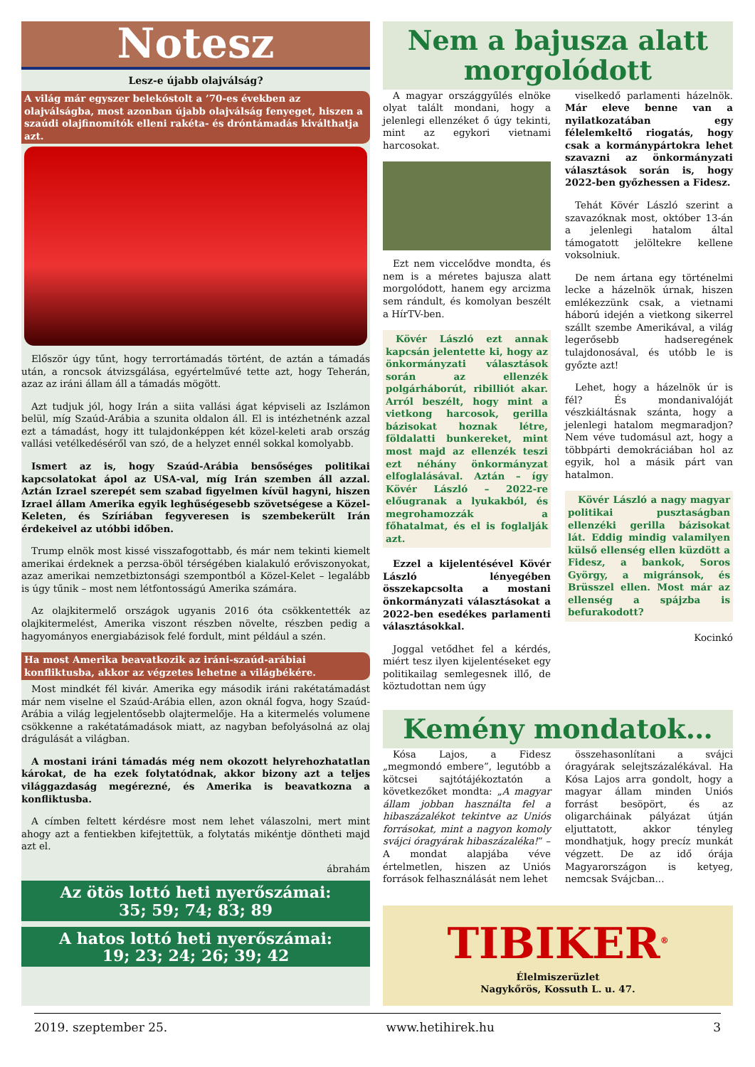Notesz
Lesz-e újabb olajválság?
A világ már egyszer belekóstolt a ’70-es években az olajválságba, most azonban újabb olajválság fenyeget, hiszen a szaúdi olajfinomítók elleni rakéta- és dróntámadás kiválthatja azt.
Először úgy tűnt, hogy terrortámadás történt, de aztán a támadás után, a roncsok átvizsgálása, egyértelművé tette azt, hogy Teherán, azaz az iráni állam áll a támadás mögött.
Azt tudjuk jól, hogy Irán a siita vallási ágat képviseli az Iszlámon belül, míg Szaúd-Arábia a szunita oldalon áll. El is intézhetnénk azzal ezt a támadást, hogy itt tulajdonképpen két közel-keleti arab ország vallási vetélkedéséről van szó, de a helyzet ennél sokkal komolyabb.
Ismert az is, hogy Szaúd-Arábia bensőséges politikai kapcsolatokat ápol az USA-val, míg Irán szemben áll azzal. Aztán Izrael szerepét sem szabad figyelmen kívül hagyni, hiszen Izrael állam Amerika egyik leghűségesebb szövetségese a Közel-Keleten, és Szíriában fegyveresen is szembekerült Irán érdekeivel az utóbbi időben.
Trump elnök most kissé visszafogottabb, és már nem tekinti kiemelt amerikai érdeknek a perzsa-öböl térségében kialakuló erőviszonyokat, azaz amerikai nemzetbiztonsági szempontból a Közel-Kelet – legalább is úgy tűnik – most nem létfontosságú Amerika számára.
Az olajkitermelő országok ugyanis 2016 óta csökkentették az olajkitermelést, Amerika viszont részben növelte, részben pedig a hagyományos energiabázisok felé fordult, mint például a szén.
Ha most Amerika beavatkozik az iráni-szaúd-arábiai konfliktusba, akkor az végzetes lehetne a világbékére.
Most mindkét fél kivár. Amerika egy második iráni rakétatámadást már nem viselne el Szaúd-Arábia ellen, azon oknál fogva, hogy Szaúd-Arábia a világ legjelentősebb olajtermelője. Ha a kitermelés volumene csökkenne a rakétatámadások miatt, az nagyban befolyásolná az olaj drágulását a világban.
A mostani iráni támadás még nem okozott helyrehozhatatlan károkat, de ha ezek folytatódnak, akkor bizony azt a teljes világgazdaság megérezné, és Amerika is beavatkozna a konfliktusba.
A címben feltett kérdésre most nem lehet válaszolni, mert mint ahogy azt a fentiekben kifejtettük, a folytatás mikéntje döntheti majd azt el.
ábrahám
Az ötös lottó heti nyerőszámai:
35; 59; 74; 83; 89
A hatos lottó heti nyerőszámai:
19; 23; 24; 26; 39; 42
Nem a bajusza alatt morgolódott
A magyar országgyűlés elnöke olyat talált mondani, hogy a jelenlegi ellenzéket ő úgy tekinti, mint az egykori vietnami harcosokat.
Ezt nem viccelődve mondta, és nem is a méretes bajusza alatt morgolódott, hanem egy arcizma sem rándult, és komolyan beszélt a HírTV-ben.
Kövér László ezt annak kapcsán jelentette ki, hogy az önkormányzati választások során az ellenzék polgárháborút, ribilliót akar. Arról beszélt, hogy mint a vietkong harcosok, gerilla bázisokat hoznak létre, földalatti bunkereket, mint most majd az ellenzék teszi ezt néhány önkormányzat elfoglalásával. Aztán – így Kövér László – 2022-re előugranak a lyukakból, és megrohamozzák a főhatalmat, és el is foglalják azt.
Ezzel a kijelentésével Kövér László lényegében összekapcsolta a mostani önkormányzati választásokat a 2022-ben esedékes parlamenti választásokkal.
Joggal vetődhet fel a kérdés, miért tesz ilyen kijelentéseket egy politikailag semlegesnek illő, de köztudottan nem úgy
viselkedő parlamenti házelnök. Már eleve benne van a nyilatkozatában egy félelemkeltő riogatás, hogy csak a kormánypártokra lehet szavazni az önkormányzati választások során is, hogy 2022-ben győzhessen a Fidesz.
Tehát Kövér László szerint a szavazóknak most, október 13-án a jelenlegi hatalom által támogatott jelöltekre kellene voksolniuk.
De nem ártana egy történelmi lecke a házelnök úrnak, hiszen emlékezzünk csak, a vietnami háború idején a vietkong sikerrel szállt szembe Amerikával, a világ legerősebb hadseregének tulajdonosával, és utóbb le is győzte azt!
Lehet, hogy a házelnök úr is fél? És mondanivalóját vészkiáltásnak szánta, hogy a jelenlegi hatalom megmaradjon? Nem véve tudomásul azt, hogy a többpárti demokráciában hol az egyik, hol a másik párt van hatalmon.
Kövér László a nagy magyar politikai pusztaságban ellenzéki gerilla bázisokat lát. Eddig mindig valamilyen külső ellenség ellen küzdött a Fidesz, a bankok, Soros György, a migránsok, és Brüsszel ellen. Most már az ellenség a spájzba is befurakodott?
Kocinkó
Kemény mondatok…
Kósa Lajos, a Fidesz „megmondó embere”, legutóbb a kötcsei sajtótájékoztatón a következőket mondta: „A magyar állam jobban használta fel a hibaszázalékot tekintve az Uniós forrásokat, mint a nagyon komoly svájci óragyárak hibaszázaléka!” – A mondat alapjába véve értelmetlen, hiszen az Uniós források felhasználását nem lehet
összehasonlítani a svájci óragyárak selejtszázalékával. Ha Kósa Lajos arra gondolt, hogy a magyar állam minden Uniós forrást besöpört, és az oligarcháinak pályázat útján eljuttatott, akkor tényleg mondhatjuk, hogy precíz munkát végzett. De az idő órája Magyarországon is ketyeg, nemcsak Svájcban...
TIBIKER<sup>®</sup>
Élelmiszerüzlet
Nagykőrös, Kossuth L. u. 47.
2019. szeptember 25. www.hetihirek.hu 3